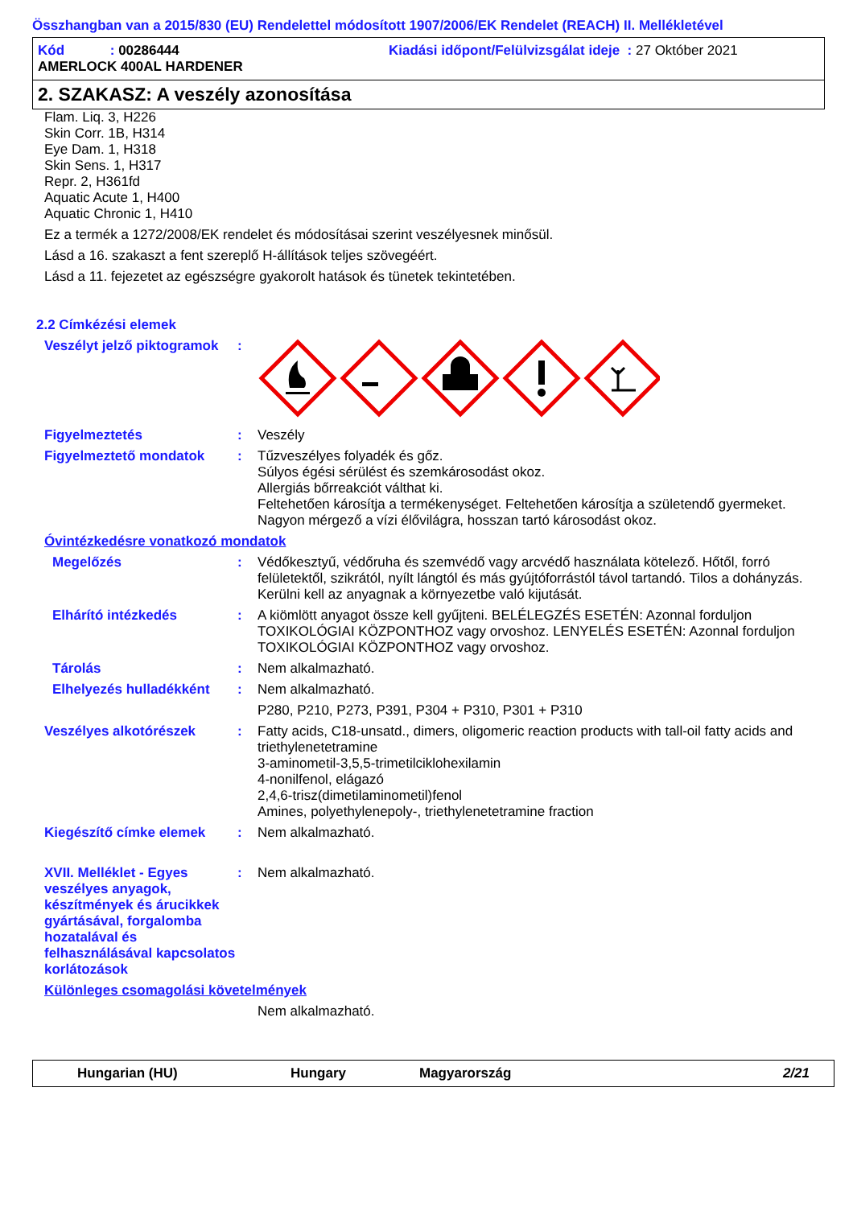Összhangban van a 2015/830 (EU) Rendelettel módosított 1907/2006/EK Rendelet (REACH) II. Mellékletével
Kód : 00286444 Kiadási időpont/Felülvizsgálat ideje : 27 Október 2021
AMERLOCK 400AL HARDENER
2. SZAKASZ: A veszély azonosítása
Flam. Liq. 3, H226
Skin Corr. 1B, H314
Eye Dam. 1, H318
Skin Sens. 1, H317
Repr. 2, H361fd
Aquatic Acute 1, H400
Aquatic Chronic 1, H410
Ez a termék a 1272/2008/EK rendelet és módosításai szerint veszélyesnek minősül.
Lásd a 16. szakaszt a fent szereplő H-állítások teljes szövegéért.
Lásd a 11. fejezetet az egészségre gyakorolt hatások és tünetek tekintetében.
2.2 Címkézési elemek
Veszélyt jelző piktogramok
:
Figyelmeztetés : Veszély
Figyelmeztető mondatok : Tűzveszélyes folyadék és gőz.
Súlyos égési sérülést és szemkárosodást okoz.
Allergiás bőrreakciót válthat ki.
Feltehetően károsítja a termékenységet. Feltehetően károsítja a születendő gyermeket.
Nagyon mérgező a vízi élővilágra, hosszan tartó károsodást okoz.
Óvintézkedésre vonatkozó mondatok
Megelőzés : Védőkesztyű, védőruha és szemvédő vagy arcvédő használata kötelező. Hőtől, forró felületektől, szikrától, nyílt lángtól és más gyújtóforrástól távol tartandó. Tilos a dohányzás. Kerülni kell az anyagnak a környezetbe való kijutását.
Elhárító intézkedés : A kiömlött anyagot össze kell gyűjteni. BELÉLEGZÉS ESETÉN: Azonnal forduljon TOXIKOLÓGIAI KÖZPONTHOZ vagy orvoshoz. LENYELÉS ESETÉN: Azonnal forduljon TOXIKOLÓGIAI KÖZPONTHOZ vagy orvoshoz.
Tárolás : Nem alkalmazható.
Elhelyezés hulladékként
: Nem alkalmazható.
P280, P210, P273, P391, P304 + P310, P301 + P310
Veszélyes alkotórészek : Fatty acids, C18-unsatd., dimers, oligomeric reaction products with tall-oil fatty acids and triethylenetetramine
3-aminometil-3,5,5-trimetilciklohexilamin
4-nonilfenol, elágazó
2,4,6-trisz(dimetilaminometil)fenol
Amines, polyethylenepoly-, triethylenetetramine fraction
Kiegészítő címke elemek : Nem alkalmazható.
XVII. Melléklet - Egyes veszélyes anyagok, készítmények és árucikkek gyártásával, forgalomba hozatalával és felhasználásával kapcsolatos korlátozások
: Nem alkalmazható.
Különleges csomagolási követelmények
Nem alkalmazható.
Hungarian (HU) Hungary Magyarország 2/21